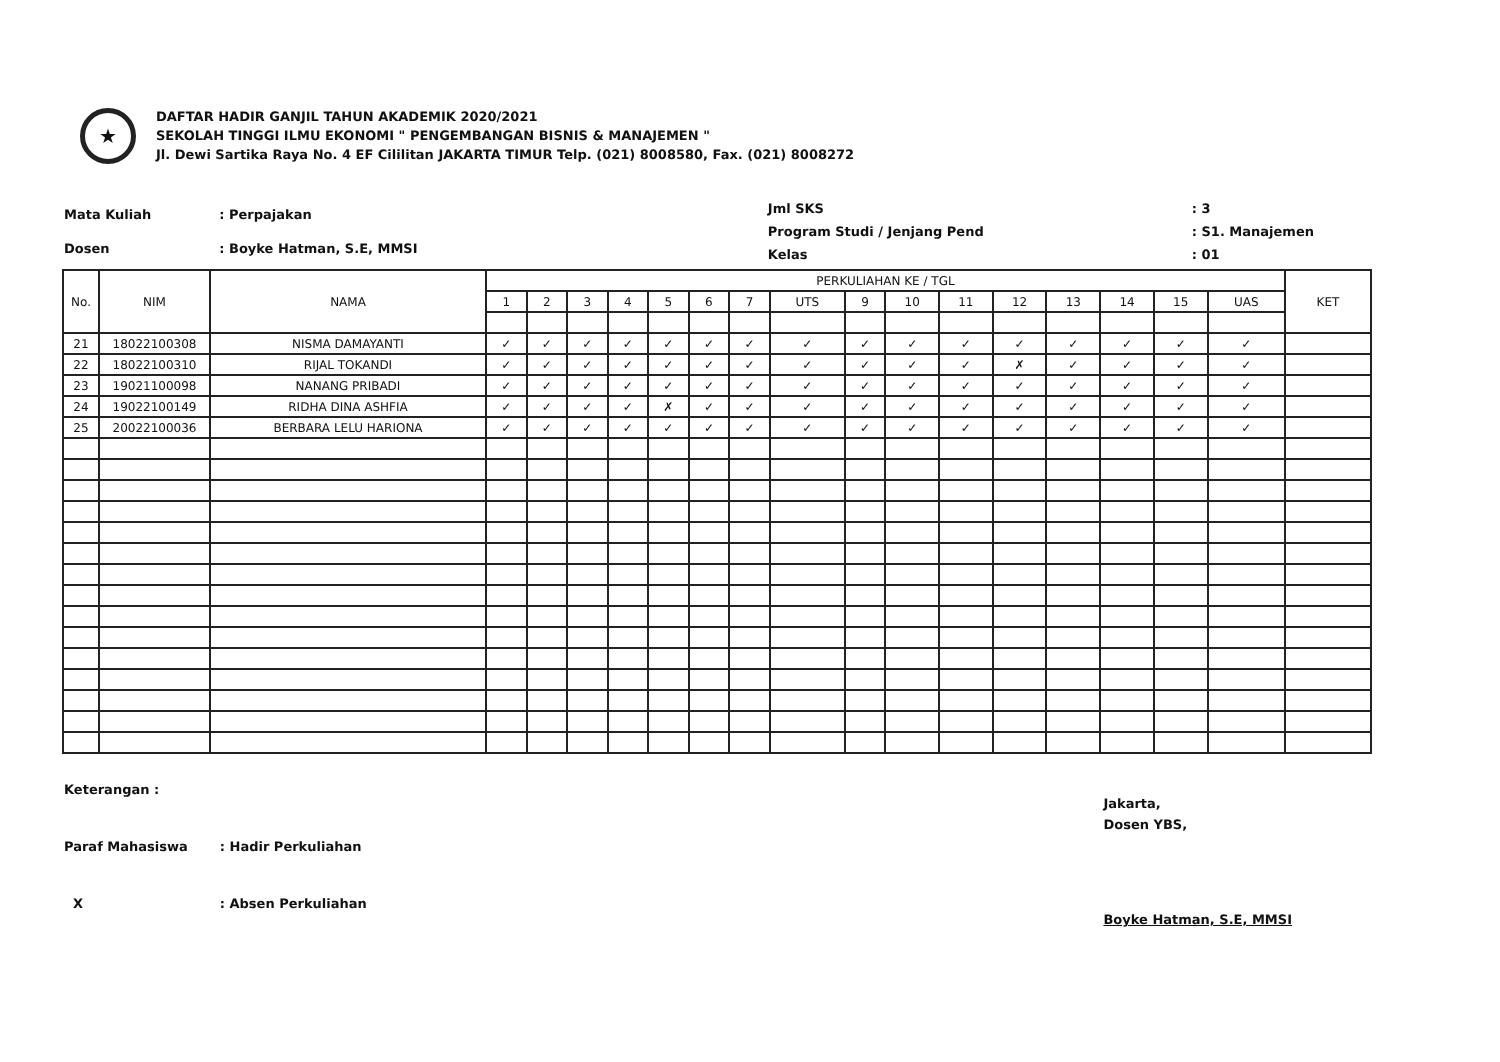★
DAFTAR HADIR GANJIL TAHUN AKADEMIK 2020/2021
SEKOLAH TINGGI ILMU EKONOMI " PENGEMBANGAN BISNIS & MANAJEMEN "
Jl. Dewi Sartika Raya No. 4 EF Cililitan JAKARTA TIMUR Telp. (021) 8008580, Fax. (021) 8008272
| Mata Kuliah | : Perpajakan |
| Dosen | : Boyke Hatman, S.E, MMSI |
| Jml SKS | : 3 |
| Program Studi / Jenjang Pend | : S1. Manajemen |
| Kelas | : 01 |
| No. | NIM | NAMA | PERKULIAHAN KE / TGL | | | | | | | | | | | | | | | | KET |
| --- | --- | --- | --- | --- | --- | --- | --- | --- | --- | --- | --- | --- | --- | --- | --- | --- | --- | --- | --- |
| | | | 1 | 2 | 3 | 4 | 5 | 6 | 7 | UTS | 9 | 10 | 11 | 12 | 13 | 14 | 15 | UAS | |
| 21 | 18022100308 | NISMA DAMAYANTI | ✓ | ✓ | ✓ | ✓ | ✓ | ✓ | ✓ | ✓ | ✓ | ✓ | ✓ | ✓ | ✓ | ✓ | ✓ | ✓ | |
| 22 | 18022100310 | RIJAL TOKANDI | ✓ | ✓ | ✓ | ✓ | ✓ | ✓ | ✓ | ✓ | ✓ | ✓ | ✓ | ✗ | ✓ | ✓ | ✓ | ✓ | |
| 23 | 19021100098 | NANANG PRIBADI | ✓ | ✓ | ✓ | ✓ | ✓ | ✓ | ✓ | ✓ | ✓ | ✓ | ✓ | ✓ | ✓ | ✓ | ✓ | ✓ | |
| 24 | 19022100149 | RIDHA DINA ASHFIA | ✓ | ✓ | ✓ | ✓ | ✗ | ✓ | ✓ | ✓ | ✓ | ✓ | ✓ | ✓ | ✓ | ✓ | ✓ | ✓ | |
| 25 | 20022100036 | BERBARA LELU HARIONA | ✓ | ✓ | ✓ | ✓ | ✓ | ✓ | ✓ | ✓ | ✓ | ✓ | ✓ | ✓ | ✓ | ✓ | ✓ | ✓ | |
| Keterangan : | |
| Paraf Mahasiswa | : Hadir Perkuliahan |
| X | : Absen Perkuliahan |
Jakarta,
Dosen YBS,
Boyke Hatman, S.E, MMSI